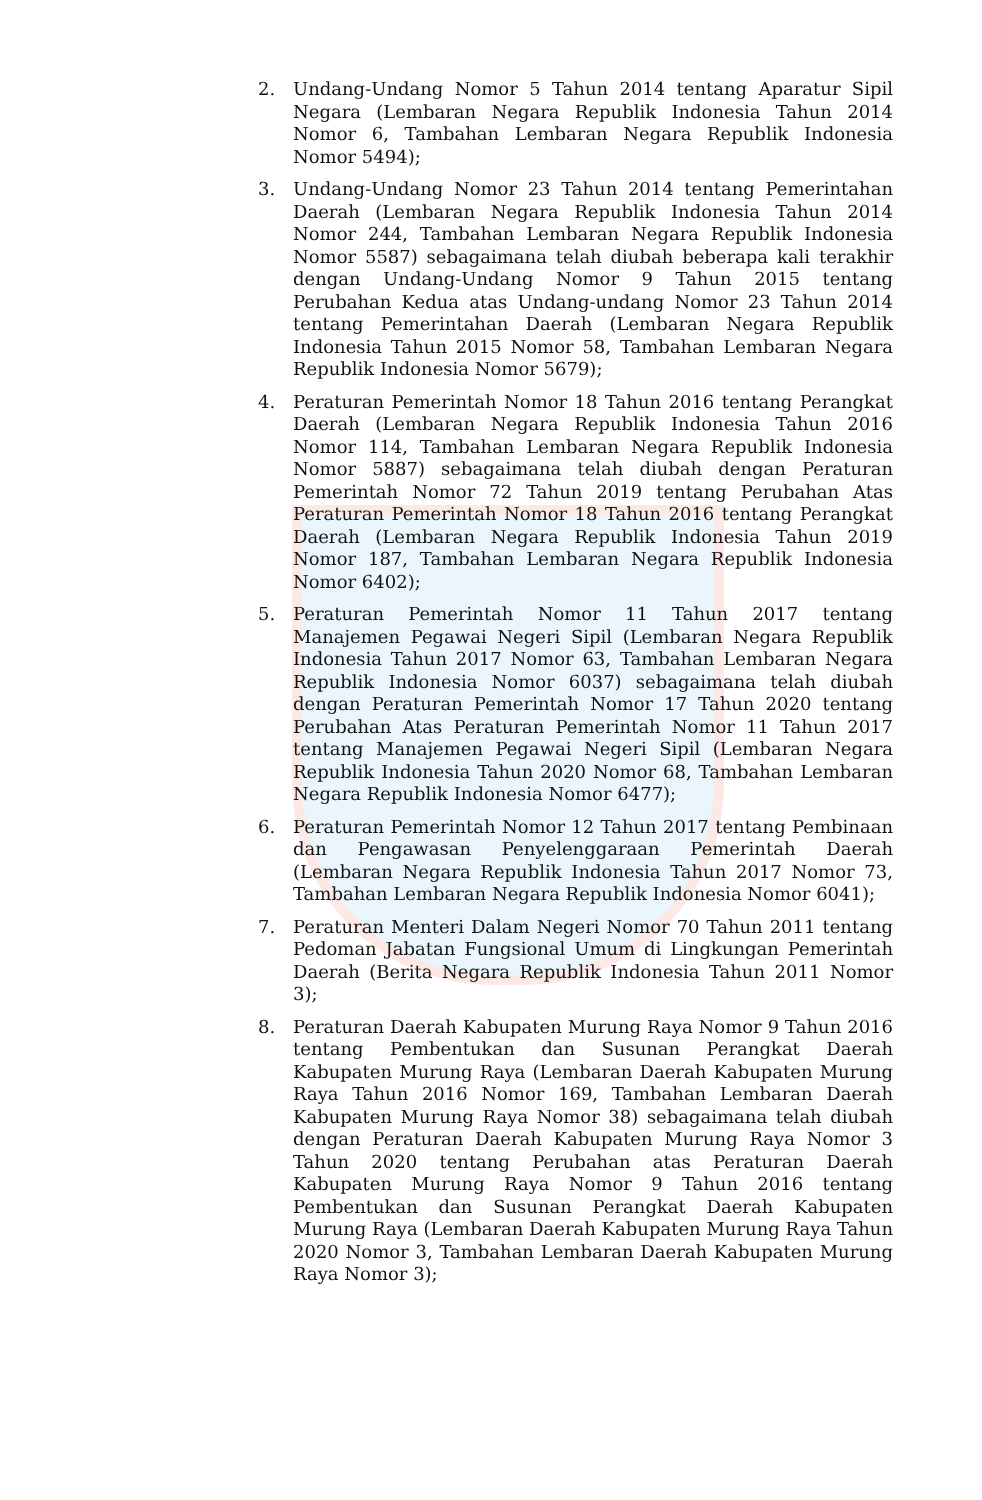2. Undang-Undang Nomor 5 Tahun 2014 tentang Aparatur Sipil Negara (Lembaran Negara Republik Indonesia Tahun 2014 Nomor 6, Tambahan Lembaran Negara Republik Indonesia Nomor 5494);
3. Undang-Undang Nomor 23 Tahun 2014 tentang Pemerintahan Daerah (Lembaran Negara Republik Indonesia Tahun 2014 Nomor 244, Tambahan Lembaran Negara Republik Indonesia Nomor 5587) sebagaimana telah diubah beberapa kali terakhir dengan Undang-Undang Nomor 9 Tahun 2015 tentang Perubahan Kedua atas Undang-undang Nomor 23 Tahun 2014 tentang Pemerintahan Daerah (Lembaran Negara Republik Indonesia Tahun 2015 Nomor 58, Tambahan Lembaran Negara Republik Indonesia Nomor 5679);
4. Peraturan Pemerintah Nomor 18 Tahun 2016 tentang Perangkat Daerah (Lembaran Negara Republik Indonesia Tahun 2016 Nomor 114, Tambahan Lembaran Negara Republik Indonesia Nomor 5887) sebagaimana telah diubah dengan Peraturan Pemerintah Nomor 72 Tahun 2019 tentang Perubahan Atas Peraturan Pemerintah Nomor 18 Tahun 2016 tentang Perangkat Daerah (Lembaran Negara Republik Indonesia Tahun 2019 Nomor 187, Tambahan Lembaran Negara Republik Indonesia Nomor 6402);
5. Peraturan Pemerintah Nomor 11 Tahun 2017 tentang Manajemen Pegawai Negeri Sipil (Lembaran Negara Republik Indonesia Tahun 2017 Nomor 63, Tambahan Lembaran Negara Republik Indonesia Nomor 6037) sebagaimana telah diubah dengan Peraturan Pemerintah Nomor 17 Tahun 2020 tentang Perubahan Atas Peraturan Pemerintah Nomor 11 Tahun 2017 tentang Manajemen Pegawai Negeri Sipil (Lembaran Negara Republik Indonesia Tahun 2020 Nomor 68, Tambahan Lembaran Negara Republik Indonesia Nomor 6477);
6. Peraturan Pemerintah Nomor 12 Tahun 2017 tentang Pembinaan dan Pengawasan Penyelenggaraan Pemerintah Daerah (Lembaran Negara Republik Indonesia Tahun 2017 Nomor 73, Tambahan Lembaran Negara Republik Indonesia Nomor 6041);
7. Peraturan Menteri Dalam Negeri Nomor 70 Tahun 2011 tentang Pedoman Jabatan Fungsional Umum di Lingkungan Pemerintah Daerah (Berita Negara Republik Indonesia Tahun 2011 Nomor 3);
8. Peraturan Daerah Kabupaten Murung Raya Nomor 9 Tahun 2016 tentang Pembentukan dan Susunan Perangkat Daerah Kabupaten Murung Raya (Lembaran Daerah Kabupaten Murung Raya Tahun 2016 Nomor 169, Tambahan Lembaran Daerah Kabupaten Murung Raya Nomor 38) sebagaimana telah diubah dengan Peraturan Daerah Kabupaten Murung Raya Nomor 3 Tahun 2020 tentang Perubahan atas Peraturan Daerah Kabupaten Murung Raya Nomor 9 Tahun 2016 tentang Pembentukan dan Susunan Perangkat Daerah Kabupaten Murung Raya (Lembaran Daerah Kabupaten Murung Raya Tahun 2020 Nomor 3, Tambahan Lembaran Daerah Kabupaten Murung Raya Nomor 3);